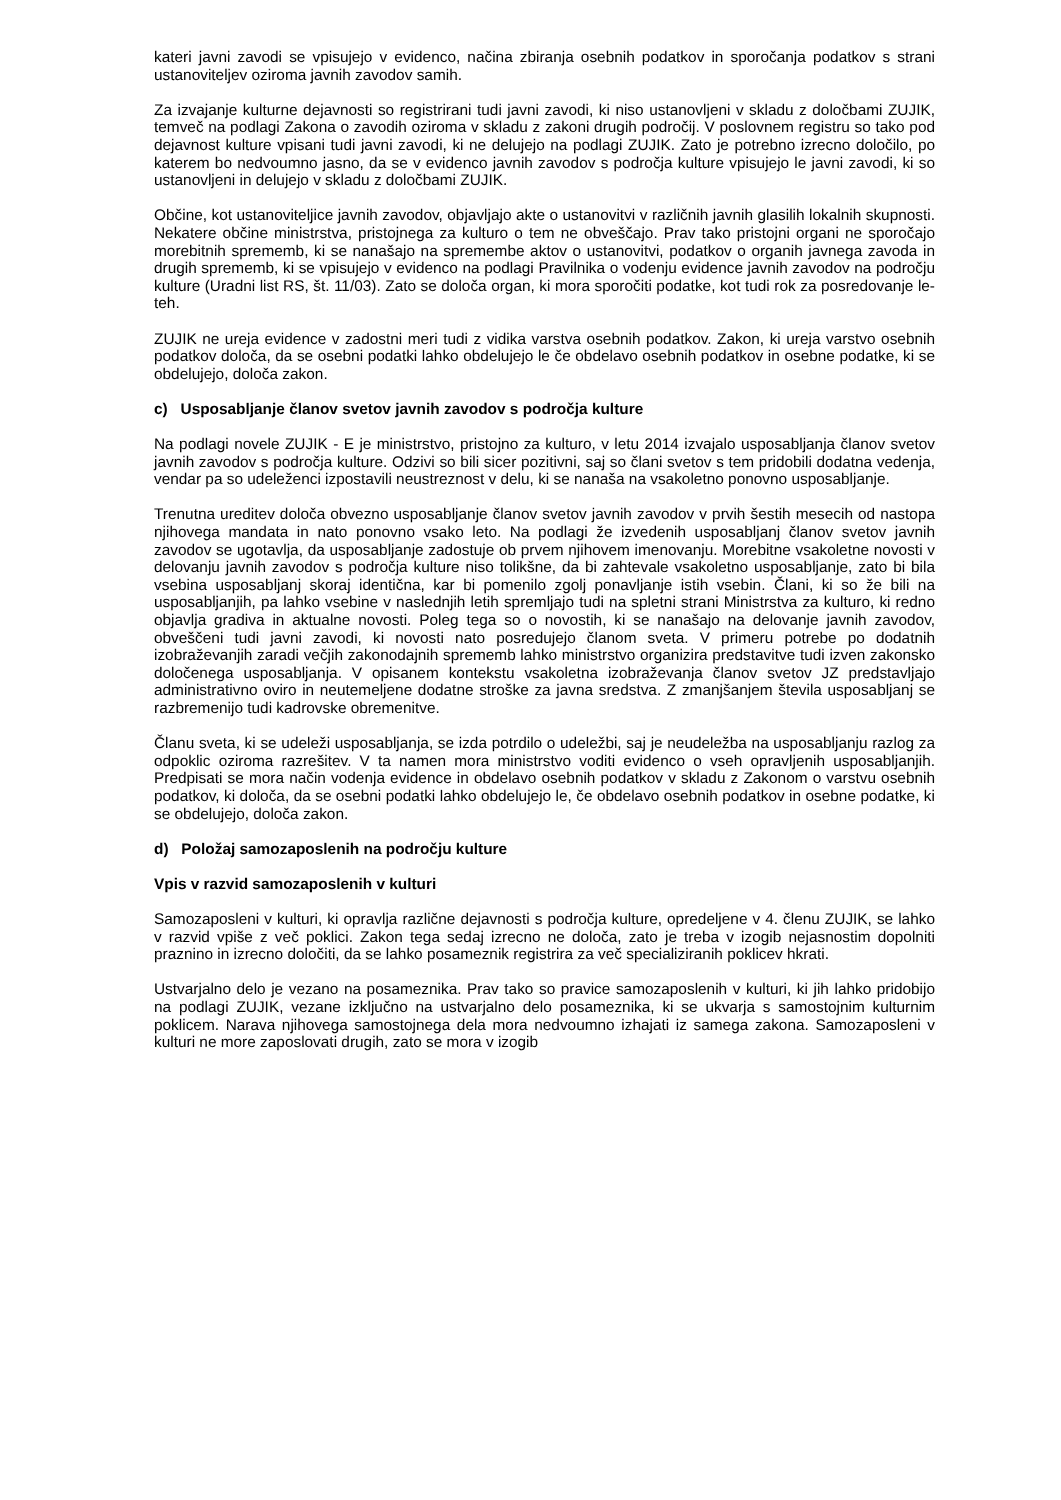kateri javni zavodi se vpisujejo v evidenco, načina zbiranja osebnih podatkov in sporočanja podatkov s strani ustanoviteljev oziroma javnih zavodov samih.
Za izvajanje kulturne dejavnosti so registrirani tudi javni zavodi, ki niso ustanovljeni v skladu z določbami ZUJIK, temveč na podlagi Zakona o zavodih oziroma v skladu z zakoni drugih področij. V poslovnem registru so tako pod dejavnost kulture vpisani tudi javni zavodi, ki ne delujejo na podlagi ZUJIK. Zato je potrebno izrecno določilo, po katerem bo nedvoumno jasno, da se v evidenco javnih zavodov s področja kulture vpisujejo le javni zavodi, ki so ustanovljeni in delujejo v skladu z določbami ZUJIK.
Občine, kot ustanoviteljice javnih zavodov, objavljajo akte o ustanovitvi v različnih javnih glasilih lokalnih skupnosti. Nekatere občine ministrstva, pristojnega za kulturo o tem ne obveščajo. Prav tako pristojni organi ne sporočajo morebitnih sprememb, ki se nanašajo na spremembe aktov o ustanovitvi, podatkov o organih javnega zavoda in drugih sprememb, ki se vpisujejo v evidenco na podlagi Pravilnika o vodenju evidence javnih zavodov na področju kulture (Uradni list RS, št. 11/03). Zato se določa organ, ki mora sporočiti podatke, kot tudi rok za posredovanje le- teh.
ZUJIK ne ureja evidence v zadostni meri tudi z vidika varstva osebnih podatkov. Zakon, ki ureja varstvo osebnih podatkov določa, da se osebni podatki lahko obdelujejo le če obdelavo osebnih podatkov in osebne podatke, ki se obdelujejo, določa zakon.
c) Usposabljanje članov svetov javnih zavodov s področja kulture
Na podlagi novele ZUJIK - E je ministrstvo, pristojno za kulturo, v letu 2014 izvajalo usposabljanja članov svetov javnih zavodov s področja kulture. Odzivi so bili sicer pozitivni, saj so člani svetov s tem pridobili dodatna vedenja, vendar pa so udeleženci izpostavili neustreznost v delu, ki se nanaša na vsakoletno ponovno usposabljanje.
Trenutna ureditev določa obvezno usposabljanje članov svetov javnih zavodov v prvih šestih mesecih od nastopa njihovega mandata in nato ponovno vsako leto. Na podlagi že izvedenih usposabljanj članov svetov javnih zavodov se ugotavlja, da usposabljanje zadostuje ob prvem njihovem imenovanju. Morebitne vsakoletne novosti v delovanju javnih zavodov s področja kulture niso tolikšne, da bi zahtevale vsakoletno usposabljanje, zato bi bila vsebina usposabljanj skoraj identična, kar bi pomenilo zgolj ponavljanje istih vsebin. Člani, ki so že bili na usposabljanjih, pa lahko vsebine v naslednjih letih spremljajo tudi na spletni strani Ministrstva za kulturo, ki redno objavlja gradiva in aktualne novosti. Poleg tega so o novostih, ki se nanašajo na delovanje javnih zavodov, obveščeni tudi javni zavodi, ki novosti nato posredujejo članom sveta. V primeru potrebe po dodatnih izobraževanjih zaradi večjih zakonodajnih sprememb lahko ministrstvo organizira predstavitve tudi izven zakonsko določenega usposabljanja. V opisanem kontekstu vsakoletna izobraževanja članov svetov JZ predstavljajo administrativno oviro in neutemeljene dodatne stroške za javna sredstva. Z zmanjšanjem števila usposabljanj se razbremenijo tudi kadrovske obremenitve.
Članu sveta, ki se udeleži usposabljanja, se izda potrdilo o udeležbi, saj je neudeležba na usposabljanju razlog za odpoklic oziroma razrešitev. V ta namen mora ministrstvo voditi evidenco o vseh opravljenih usposabljanjih. Predpisati se mora način vodenja evidence in obdelavo osebnih podatkov v skladu z Zakonom o varstvu osebnih podatkov, ki določa, da se osebni podatki lahko obdelujejo le, če obdelavo osebnih podatkov in osebne podatke, ki se obdelujejo, določa zakon.
d) Položaj samozaposlenih na področju kulture
Vpis v razvid samozaposlenih v kulturi
Samozaposleni v kulturi, ki opravlja različne dejavnosti s področja kulture, opredeljene v 4. členu ZUJIK, se lahko v razvid vpiše z več poklici. Zakon tega sedaj izrecno ne določa, zato je treba v izogib nejasnostim dopolniti praznino in izrecno določiti, da se lahko posameznik registrira za več specializiranih poklicev hkrati.
Ustvarjalno delo je vezano na posameznika. Prav tako so pravice samozaposlenih v kulturi, ki jih lahko pridobijo na podlagi ZUJIK, vezane izključno na ustvarjalno delo posameznika, ki se ukvarja s samostojnim kulturnim poklicem. Narava njihovega samostojnega dela mora nedvoumno izhajati iz samega zakona. Samozaposleni v kulturi ne more zaposlovati drugih, zato se mora v izogib